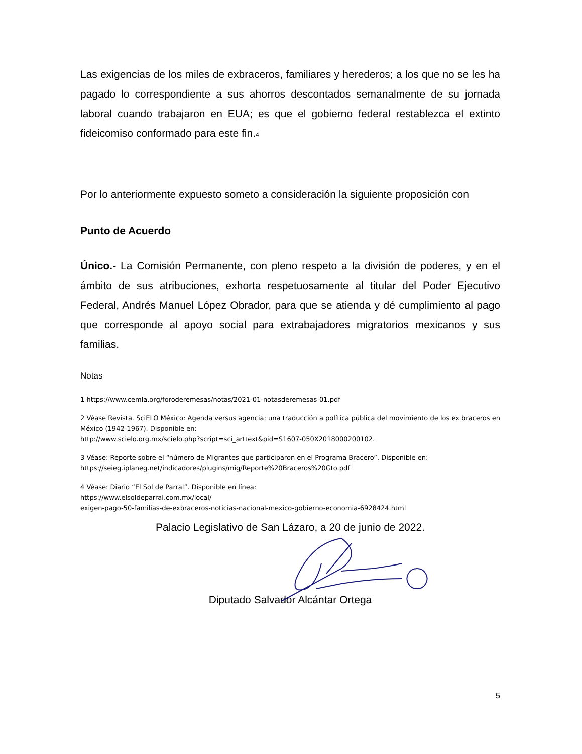Las exigencias de los miles de exbraceros, familiares y herederos; a los que no se les ha pagado lo correspondiente a sus ahorros descontados semanalmente de su jornada laboral cuando trabajaron en EUA; es que el gobierno federal restablezca el extinto fideicomiso conformado para este fin.4
Por lo anteriormente expuesto someto a consideración la siguiente proposición con
Punto de Acuerdo
Único.- La Comisión Permanente, con pleno respeto a la división de poderes, y en el ámbito de sus atribuciones, exhorta respetuosamente al titular del Poder Ejecutivo Federal, Andrés Manuel López Obrador, para que se atienda y dé cumplimiento al pago que corresponde al apoyo social para extrabajadores migratorios mexicanos y sus familias.
Notas
1 https://www.cemla.org/foroderemesas/notas/2021-01-notasderemesas-01.pdf
2 Véase Revista. SciELO México: Agenda versus agencia: una traducción a política pública del movimiento de los ex braceros en México (1942-1967). Disponible en:
http://www.scielo.org.mx/scielo.php?script=sci_arttext&pid=S1607-050X2018000200102.
3 Véase: Reporte sobre el “número de Migrantes que participaron en el Programa Bracero”. Disponible en:
https://seieg.iplaneg.net/indicadores/plugins/mig/Reporte%20Braceros%20Gto.pdf
4 Véase: Diario “El Sol de Parral”. Disponible en línea:
https://www.elsoldeparral.com.mx/local/
exigen-pago-50-familias-de-exbraceros-noticias-nacional-mexico-gobierno-economia-6928424.html
Palacio Legislativo de San Lázaro, a 20 de junio de 2022.
Diputado Salvador Alcántar Ortega
5